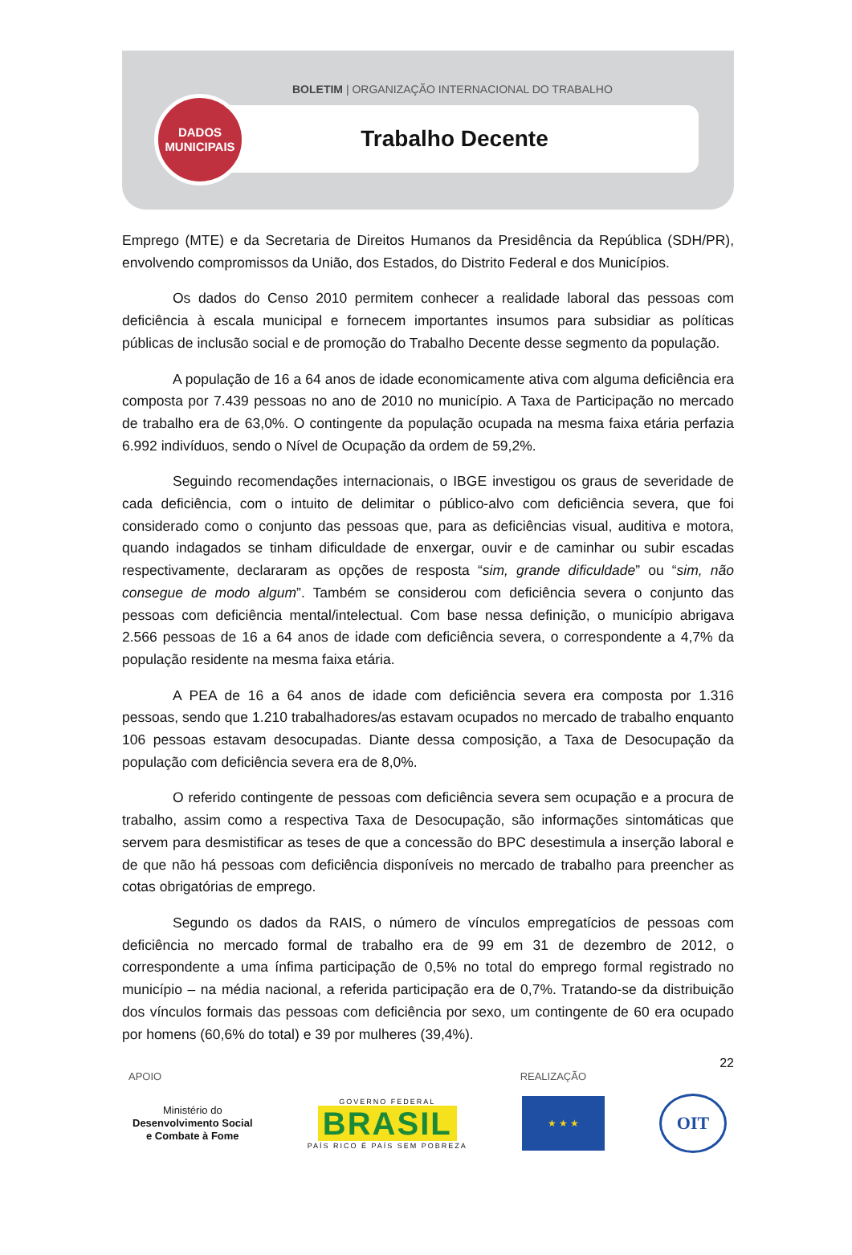BOLETIM | ORGANIZAÇÃO INTERNACIONAL DO TRABALHO
Trabalho Decente
DADOS
MUNICIPAIS
Emprego (MTE) e da Secretaria de Direitos Humanos da Presidência da República (SDH/PR), envolvendo compromissos da União, dos Estados, do Distrito Federal e dos Municípios.
Os dados do Censo 2010 permitem conhecer a realidade laboral das pessoas com deficiência à escala municipal e fornecem importantes insumos para subsidiar as políticas públicas de inclusão social e de promoção do Trabalho Decente desse segmento da população.
A população de 16 a 64 anos de idade economicamente ativa com alguma deficiência era composta por 7.439 pessoas no ano de 2010 no município. A Taxa de Participação no mercado de trabalho era de 63,0%. O contingente da população ocupada na mesma faixa etária perfazia 6.992 indivíduos, sendo o Nível de Ocupação da ordem de 59,2%.
Seguindo recomendações internacionais, o IBGE investigou os graus de severidade de cada deficiência, com o intuito de delimitar o público-alvo com deficiência severa, que foi considerado como o conjunto das pessoas que, para as deficiências visual, auditiva e motora, quando indagados se tinham dificuldade de enxergar, ouvir e de caminhar ou subir escadas respectivamente, declararam as opções de resposta “sim, grande dificuldade” ou “sim, não consegue de modo algum”. Também se considerou com deficiência severa o conjunto das pessoas com deficiência mental/intelectual. Com base nessa definição, o município abrigava 2.566 pessoas de 16 a 64 anos de idade com deficiência severa, o correspondente a 4,7% da população residente na mesma faixa etária.
A PEA de 16 a 64 anos de idade com deficiência severa era composta por 1.316 pessoas, sendo que 1.210 trabalhadores/as estavam ocupados no mercado de trabalho enquanto 106 pessoas estavam desocupadas. Diante dessa composição, a Taxa de Desocupação da população com deficiência severa era de 8,0%.
O referido contingente de pessoas com deficiência severa sem ocupação e a procura de trabalho, assim como a respectiva Taxa de Desocupação, são informações sintomáticas que servem para desmistificar as teses de que a concessão do BPC desestimula a inserção laboral e de que não há pessoas com deficiência disponíveis no mercado de trabalho para preencher as cotas obrigatórias de emprego.
Segundo os dados da RAIS, o número de vínculos empregatícios de pessoas com deficiência no mercado formal de trabalho era de 99 em 31 de dezembro de 2012, o correspondente a uma ínfima participação de 0,5% no total do emprego formal registrado no município – na média nacional, a referida participação era de 0,7%. Tratando-se da distribuição dos vínculos formais das pessoas com deficiência por sexo, um contingente de 60 era ocupado por homens (60,6% do total) e 39 por mulheres (39,4%).
22
APOIO REALIZAÇÃO
Ministério do
Desenvolvimento Social
e Combate à Fome
GOVERNO FEDERAL
BRASIL
PAÍS RICO É PAÍS SEM POBREZA
★ ★ ★
OIT